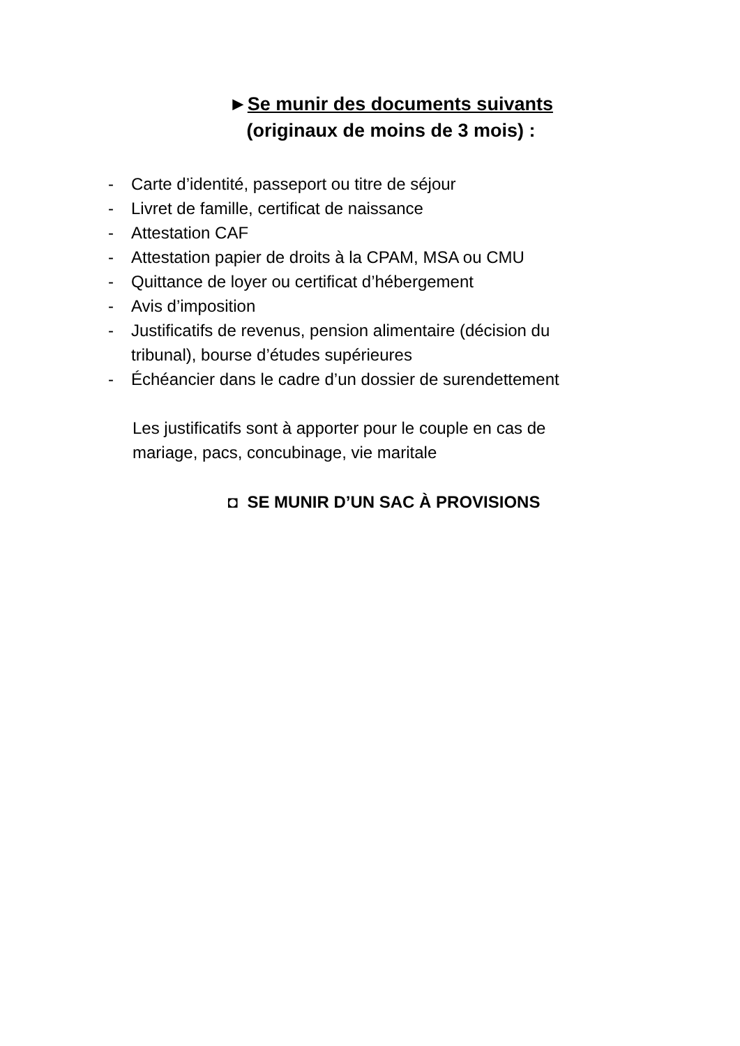►Se munir des documents suivants
(originaux de moins de 3 mois) :
- Carte d’identité, passeport ou titre de séjour
- Livret de famille, certificat de naissance
- Attestation CAF
- Attestation papier de droits à la CPAM, MSA ou CMU
- Quittance de loyer ou certificat d’hébergement
- Avis d’imposition
- Justificatifs de revenus, pension alimentaire (décision du tribunal), bourse d’études supérieures
- Échéancier dans le cadre d’un dossier de surendettement
Les justificatifs sont à apporter pour le couple en cas de mariage, pacs, concubinage, vie maritale
◘ SE MUNIR D’UN SAC À PROVISIONS